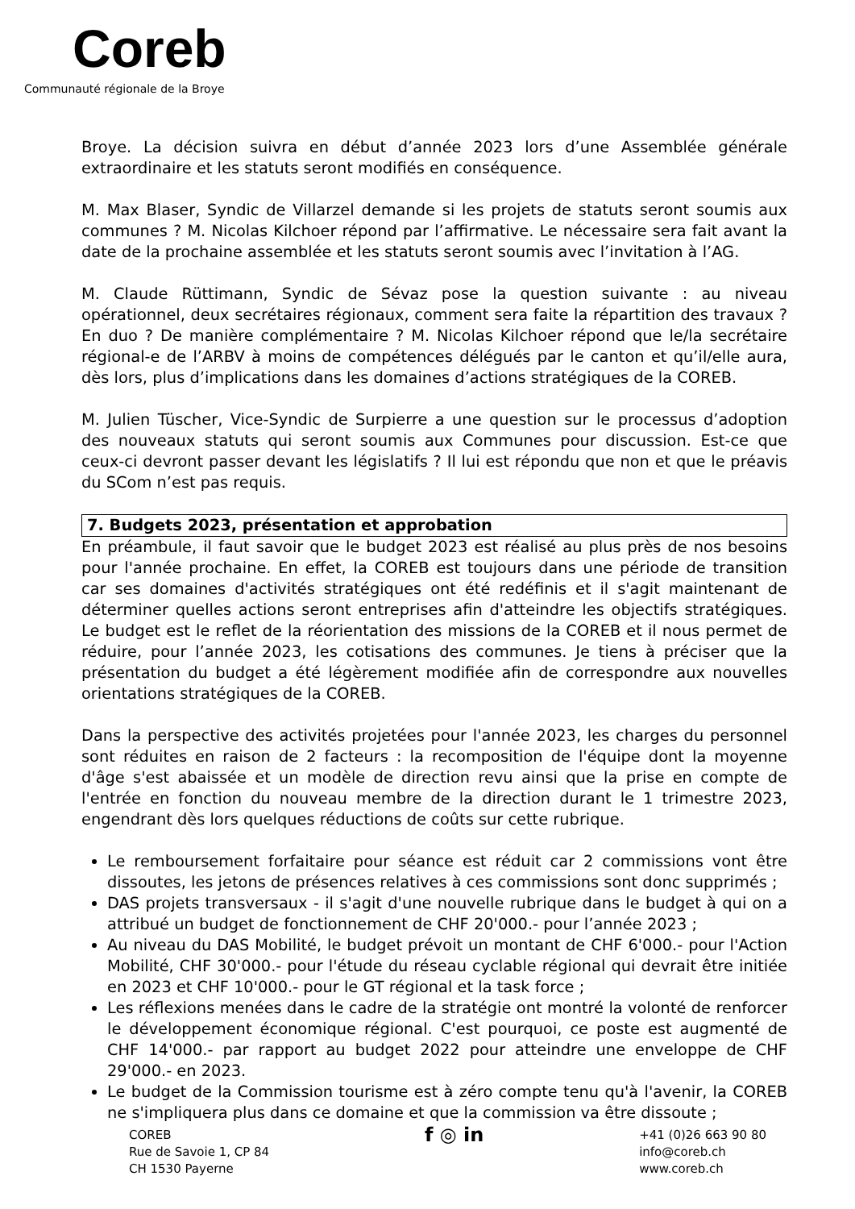Coreb
Communauté régionale de la Broye
Broye. La décision suivra en début d’année 2023 lors d’une Assemblée générale extraordinaire et les statuts seront modifiés en conséquence.
M. Max Blaser, Syndic de Villarzel demande si les projets de statuts seront soumis aux communes ? M. Nicolas Kilchoer répond par l’affirmative. Le nécessaire sera fait avant la date de la prochaine assemblée et les statuts seront soumis avec l’invitation à l’AG.
M. Claude Rüttimann, Syndic de Sévaz pose la question suivante : au niveau opérationnel, deux secrétaires régionaux, comment sera faite la répartition des travaux ? En duo ? De manière complémentaire ? M. Nicolas Kilchoer répond que le/la secrétaire régional-e de l’ARBV à moins de compétences délégués par le canton et qu’il/elle aura, dès lors, plus d’implications dans les domaines d’actions stratégiques de la COREB.
M. Julien Tüscher, Vice-Syndic de Surpierre a une question sur le processus d’adoption des nouveaux statuts qui seront soumis aux Communes pour discussion. Est-ce que ceux-ci devront passer devant les législatifs ? Il lui est répondu que non et que le préavis du SCom n’est pas requis.
7. Budgets 2023, présentation et approbation
En préambule, il faut savoir que le budget 2023 est réalisé au plus près de nos besoins pour l'année prochaine. En effet, la COREB est toujours dans une période de transition car ses domaines d'activités stratégiques ont été redéfinis et il s'agit maintenant de déterminer quelles actions seront entreprises afin d'atteindre les objectifs stratégiques. Le budget est le reflet de la réorientation des missions de la COREB et il nous permet de réduire, pour l’année 2023, les cotisations des communes. Je tiens à préciser que la présentation du budget a été légèrement modifiée afin de correspondre aux nouvelles orientations stratégiques de la COREB.
Dans la perspective des activités projetées pour l'année 2023, les charges du personnel sont réduites en raison de 2 facteurs : la recomposition de l'équipe dont la moyenne d'âge s'est abaissée et un modèle de direction revu ainsi que la prise en compte de l'entrée en fonction du nouveau membre de la direction durant le 1 trimestre 2023, engendrant dès lors quelques réductions de coûts sur cette rubrique.
Le remboursement forfaitaire pour séance est réduit car 2 commissions vont être dissoutes, les jetons de présences relatives à ces commissions sont donc supprimés ;
DAS projets transversaux - il s'agit d'une nouvelle rubrique dans le budget à qui on a attribué un budget de fonctionnement de CHF 20'000.- pour l’année 2023 ;
Au niveau du DAS Mobilité, le budget prévoit un montant de CHF 6'000.- pour l'Action Mobilité, CHF 30'000.- pour l'étude du réseau cyclable régional qui devrait être initiée en 2023 et CHF 10'000.- pour le GT régional et la task force ;
Les réflexions menées dans le cadre de la stratégie ont montré la volonté de renforcer le développement économique régional. C'est pourquoi, ce poste est augmenté de CHF 14'000.- par rapport au budget 2022 pour atteindre une enveloppe de CHF 29'000.- en 2023.
Le budget de la Commission tourisme est à zéro compte tenu qu'à l'avenir, la COREB ne s'impliquera plus dans ce domaine et que la commission va être dissoute ;
COREB
Rue de Savoie 1, CP 84
CH 1530 Payerne
f ◎ in
+41 (0)26 663 90 80
info@coreb.ch
www.coreb.ch